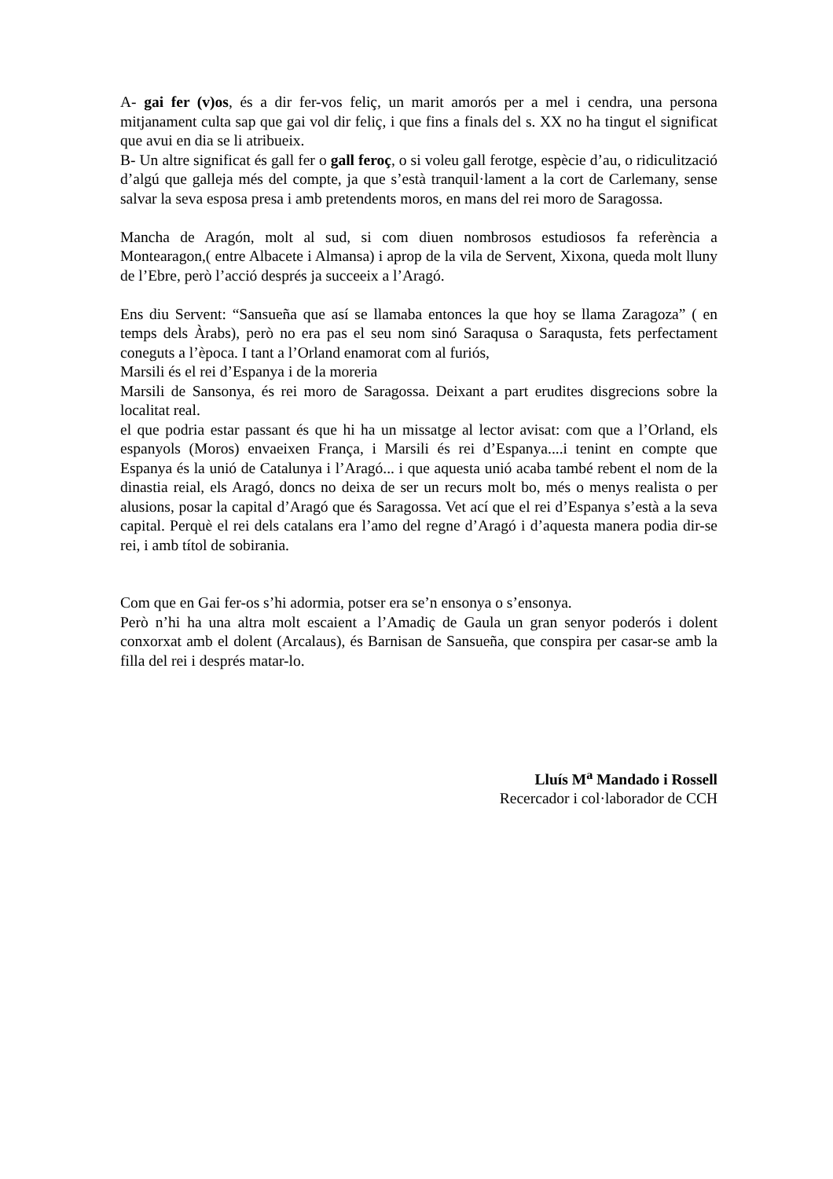A- gai fer (v)os, és a dir fer-vos feliç, un marit amorós per a mel i cendra, una persona mitjanament culta sap que gai vol dir feliç, i que fins a finals del s. XX no ha tingut el significat que avui en dia se li atribueix.
B- Un altre significat és gall fer o gall feroç, o si voleu gall ferotge, espècie d’au, o ridiculització d’algú que galleja més del compte, ja que s’està tranquil·lament a la cort de Carlemany, sense salvar la seva esposa presa i amb pretendents moros, en mans del rei moro de Saragossa.
Mancha de Aragón, molt al sud, si com diuen nombrosos estudiosos fa referència a Montearagon,( entre Albacete i Almansa) i aprop de la vila de Servent, Xixona, queda molt lluny de l’Ebre, però l’acció després ja succeeix a l’Aragó.
Ens diu Servent: “Sansueña que así se llamaba entonces la que hoy se llama Zaragoza” ( en temps dels Àrabs), però no era pas el seu nom sinó Saraqusa o Saraqusta, fets perfectament coneguts a l’època. I tant a l’Orland enamorat com al furiós,
Marsili és el rei d’Espanya i de la moreria
Marsili de Sansonya, és rei moro de Saragossa. Deixant a part erudites disgrecions sobre la localitat real.
el que podria estar passant és que hi ha un missatge al lector avisat: com que a l’Orland, els espanyols (Moros) envaeixen França, i Marsili és rei d’Espanya....i tenint en compte que Espanya és la unió de Catalunya i l’Aragó... i que aquesta unió acaba també rebent el nom de la dinastia reial, els Aragó, doncs no deixa de ser un recurs molt bo, més o menys realista o per alusions, posar la capital d’Aragó que és Saragossa. Vet ací que el rei d’Espanya s’està a la seva capital. Perquè el rei dels catalans era l’amo del regne d’Aragó i d’aquesta manera podia dir-se rei, i amb títol de sobirania.
Com que en Gai fer-os s’hi adormia, potser era se’n ensonya o s’ensonya.
Però n’hi ha una altra molt escaient a l’Amadiç de Gaula un gran senyor poderós i dolent conxorxat amb el dolent (Arcalaus), és Barnisan de Sansueña, que conspira per casar-se amb la filla del rei i després matar-lo.
Lluís M<sup>a</sup> Mandado i Rossell
Recercador i col·laborador de CCH